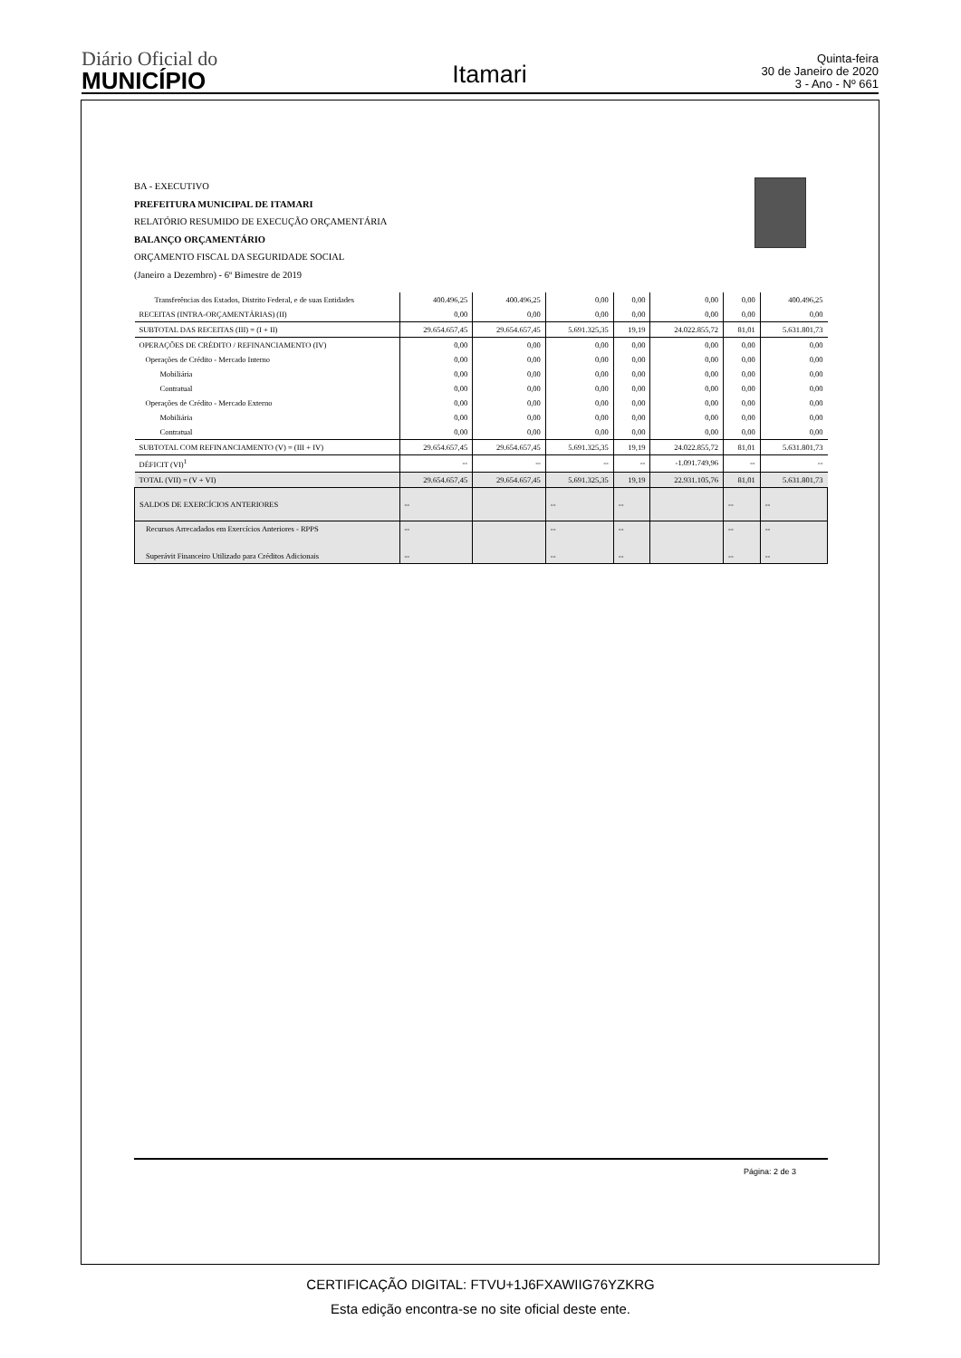Diário Oficial do
MUNICÍPIO
Itamari
Quinta-feira
30 de Janeiro de 2020
3 - Ano - Nº 661
BA - EXECUTIVO
PREFEITURA MUNICIPAL DE ITAMARI
RELATÓRIO RESUMIDO DE EXECUÇÃO ORÇAMENTÁRIA
BALANÇO ORÇAMENTÁRIO
ORÇAMENTO FISCAL DA SEGURIDADE SOCIAL
(Janeiro a Dezembro) - 6º Bimestre de 2019
| Transferências dos Estados, Distrito Federal, e de suas Entidades | 400.496,25 | 400.496,25 | 0,00 | 0,00 | 0,00 | 0,00 | 400.496,25 |
| RECEITAS (INTRA-ORÇAMENTÁRIAS) (II) | 0,00 | 0,00 | 0,00 | 0,00 | 0,00 | 0,00 | 0,00 |
| SUBTOTAL DAS RECEITAS (III) = (I + II) | 29.654.657,45 | 29.654.657,45 | 5.691.325,35 | 19,19 | 24.022.855,72 | 81,01 | 5.631.801,73 |
| OPERAÇÕES DE CRÉDITO / REFINANCIAMENTO (IV) | 0,00 | 0,00 | 0,00 | 0,00 | 0,00 | 0,00 | 0,00 |
| Operações de Crédito - Mercado Interno | 0,00 | 0,00 | 0,00 | 0,00 | 0,00 | 0,00 | 0,00 |
| Mobiliária | 0,00 | 0,00 | 0,00 | 0,00 | 0,00 | 0,00 | 0,00 |
| Contratual | 0,00 | 0,00 | 0,00 | 0,00 | 0,00 | 0,00 | 0,00 |
| Operações de Crédito - Mercado Externo | 0,00 | 0,00 | 0,00 | 0,00 | 0,00 | 0,00 | 0,00 |
| Mobiliária | 0,00 | 0,00 | 0,00 | 0,00 | 0,00 | 0,00 | 0,00 |
| Contratual | 0,00 | 0,00 | 0,00 | 0,00 | 0,00 | 0,00 | 0,00 |
| SUBTOTAL COM REFINANCIAMENTO (V) = (III + IV) | 29.654.657,45 | 29.654.657,45 | 5.691.325,35 | 19,19 | 24.022.855,72 | 81,01 | 5.631.801,73 |
| DÉFICIT (VI)<sup>1</sup> | -- | -- | -- | -- | -1.091.749,96 | -- | -- |
| TOTAL (VII) = (V + VI) | 29.654.657,45 | 29.654.657,45 | 5.691.325,35 | 19,19 | 22.931.105,76 | 81,01 | 5.631.801,73 |
| SALDOS DE EXERCÍCIOS ANTERIORES | -- | | -- | -- | | -- | -- |
| Recursos Arrecadados em Exercícios Anteriores - RPPS Superávit Financeiro Utilizado para Créditos Adicionais | -- -- | | -- -- | -- -- | | -- -- | -- -- |
Página: 2 de 3
CERTIFICAÇÃO DIGITAL: FTVU+1J6FXAWIIG76YZKRG
Esta edição encontra-se no site oficial deste ente.